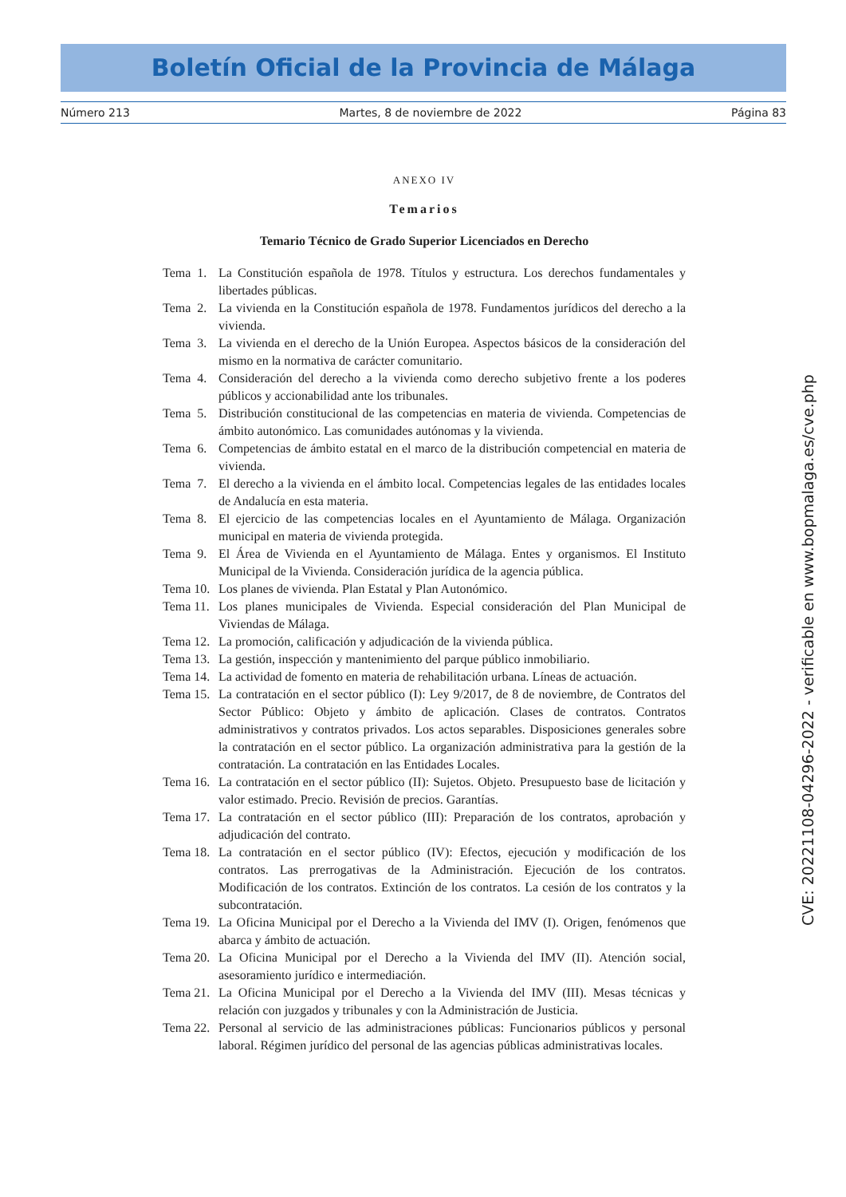Boletín Oficial de la Provincia de Málaga
Número 213 Martes, 8 de noviembre de 2022 Página 83
ANEXO IV
Temarios
Temario Técnico de Grado Superior Licenciados en Derecho
Tema 1. La Constitución española de 1978. Títulos y estructura. Los derechos fundamentales y libertades públicas.
Tema 2. La vivienda en la Constitución española de 1978. Fundamentos jurídicos del derecho a la vivienda.
Tema 3. La vivienda en el derecho de la Unión Europea. Aspectos básicos de la consideración del mismo en la normativa de carácter comunitario.
Tema 4. Consideración del derecho a la vivienda como derecho subjetivo frente a los poderes públicos y accionabilidad ante los tribunales.
Tema 5. Distribución constitucional de las competencias en materia de vivienda. Competencias de ámbito autonómico. Las comunidades autónomas y la vivienda.
Tema 6. Competencias de ámbito estatal en el marco de la distribución competencial en materia de vivienda.
Tema 7. El derecho a la vivienda en el ámbito local. Competencias legales de las entidades locales de Andalucía en esta materia.
Tema 8. El ejercicio de las competencias locales en el Ayuntamiento de Málaga. Organización municipal en materia de vivienda protegida.
Tema 9. El Área de Vivienda en el Ayuntamiento de Málaga. Entes y organismos. El Instituto Municipal de la Vivienda. Consideración jurídica de la agencia pública.
Tema 10. Los planes de vivienda. Plan Estatal y Plan Autonómico.
Tema 11. Los planes municipales de Vivienda. Especial consideración del Plan Municipal de Viviendas de Málaga.
Tema 12. La promoción, calificación y adjudicación de la vivienda pública.
Tema 13. La gestión, inspección y mantenimiento del parque público inmobiliario.
Tema 14. La actividad de fomento en materia de rehabilitación urbana. Líneas de actuación.
Tema 15. La contratación en el sector público (I): Ley 9/2017, de 8 de noviembre, de Contratos del Sector Público: Objeto y ámbito de aplicación. Clases de contratos. Contratos administrativos y contratos privados. Los actos separables. Disposiciones generales sobre la contratación en el sector público. La organización administrativa para la gestión de la contratación. La contratación en las Entidades Locales.
Tema 16. La contratación en el sector público (II): Sujetos. Objeto. Presupuesto base de licitación y valor estimado. Precio. Revisión de precios. Garantías.
Tema 17. La contratación en el sector público (III): Preparación de los contratos, aprobación y adjudicación del contrato.
Tema 18. La contratación en el sector público (IV): Efectos, ejecución y modificación de los contratos. Las prerrogativas de la Administración. Ejecución de los contratos. Modificación de los contratos. Extinción de los contratos. La cesión de los contratos y la subcontratación.
Tema 19. La Oficina Municipal por el Derecho a la Vivienda del IMV (I). Origen, fenómenos que abarca y ámbito de actuación.
Tema 20. La Oficina Municipal por el Derecho a la Vivienda del IMV (II). Atención social, asesoramiento jurídico e intermediación.
Tema 21. La Oficina Municipal por el Derecho a la Vivienda del IMV (III). Mesas técnicas y relación con juzgados y tribunales y con la Administración de Justicia.
Tema 22. Personal al servicio de las administraciones públicas: Funcionarios públicos y personal laboral. Régimen jurídico del personal de las agencias públicas administrativas locales.
CVE: 20221108-04296-2022 - verificable en www.bopmalaga.es/cve.php